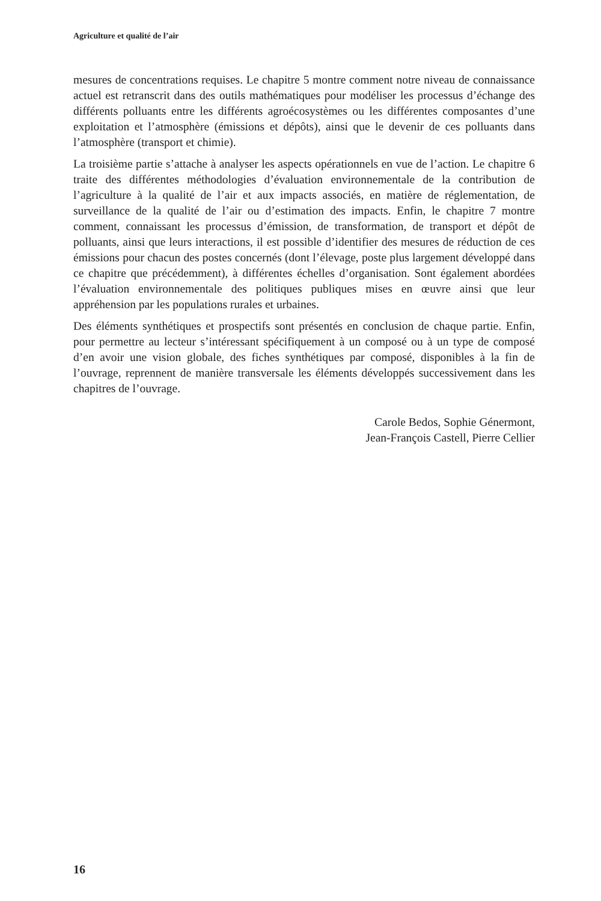Agriculture et qualité de l’air
mesures de concentrations requises. Le chapitre 5 montre comment notre niveau de connaissance actuel est retranscrit dans des outils mathématiques pour modéliser les processus d’échange des différents polluants entre les différents agroécosystèmes ou les différentes composantes d’une exploitation et l’atmosphère (émissions et dépôts), ainsi que le devenir de ces polluants dans l’atmosphère (transport et chimie).
La troisième partie s’attache à analyser les aspects opérationnels en vue de l’action. Le chapitre 6 traite des différentes méthodologies d’évaluation environnementale de la contribution de l’agriculture à la qualité de l’air et aux impacts associés, en matière de réglementation, de surveillance de la qualité de l’air ou d’estimation des impacts. Enfin, le chapitre 7 montre comment, connaissant les processus d’émission, de transformation, de transport et dépôt de polluants, ainsi que leurs interactions, il est possible d’identifier des mesures de réduction de ces émissions pour chacun des postes concernés (dont l’élevage, poste plus largement développé dans ce chapitre que précédemment), à différentes échelles d’organisation. Sont également abordées l’évaluation environnementale des politiques publiques mises en œuvre ainsi que leur appréhension par les populations rurales et urbaines.
Des éléments synthétiques et prospectifs sont présentés en conclusion de chaque partie. Enfin, pour permettre au lecteur s’intéressant spécifiquement à un composé ou à un type de composé d’en avoir une vision globale, des fiches synthétiques par composé, disponibles à la fin de l’ouvrage, reprennent de manière transversale les éléments développés successivement dans les chapitres de l’ouvrage.
Carole Bedos, Sophie Génermont,
Jean-François Castell, Pierre Cellier
16